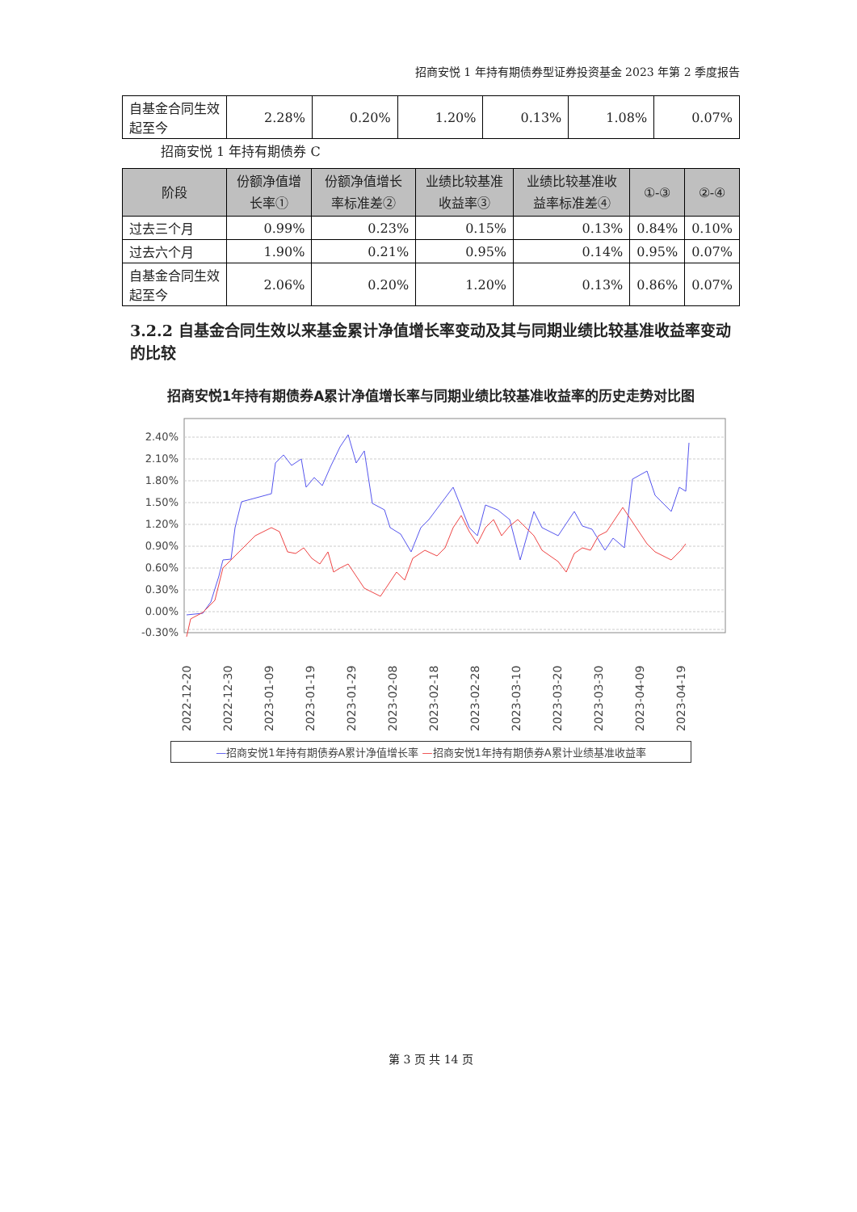招商安悦 1 年持有期债券型证券投资基金 2023 年第 2 季度报告
| 自基金合同生效起至今 | 2.28% | 0.20% | 1.20% | 0.13% | 1.08% | 0.07% |
招商安悦 1 年持有期债券 C
| 阶段 | 份额净值增长率① | 份额净值增长率标准差② | 业绩比较基准收益率③ | 业绩比较基准收益率标准差④ | ①-③ | ②-④ |
| --- | --- | --- | --- | --- | --- | --- |
| 过去三个月 | 0.99% | 0.23% | 0.15% | 0.13% | 0.84% | 0.10% |
| 过去六个月 | 1.90% | 0.21% | 0.95% | 0.14% | 0.95% | 0.07% |
| 自基金合同生效起至今 | 2.06% | 0.20% | 1.20% | 0.13% | 0.86% | 0.07% |
3.2.2 自基金合同生效以来基金累计净值增长率变动及其与同期业绩比较基准收益率变动的比较
招商安悦1年持有期债券A累计净值增长率与同期业绩比较基准收益率的历史走势对比图
2.40%
2.10%
1.80%
1.50%
1.20%
0.90%
0.60%
0.30%
0.00%
-0.30%
2022-12-20
2022-12-30
2023-01-09
2023-01-19
2023-01-29
2023-02-08
2023-02-18
2023-02-28
2023-03-10
2023-03-20
2023-03-30
2023-04-09
2023-04-19
—招商安悦1年持有期债券A累计净值增长率 —招商安悦1年持有期债券A累计业绩基准收益率
第 3 页 共 14 页